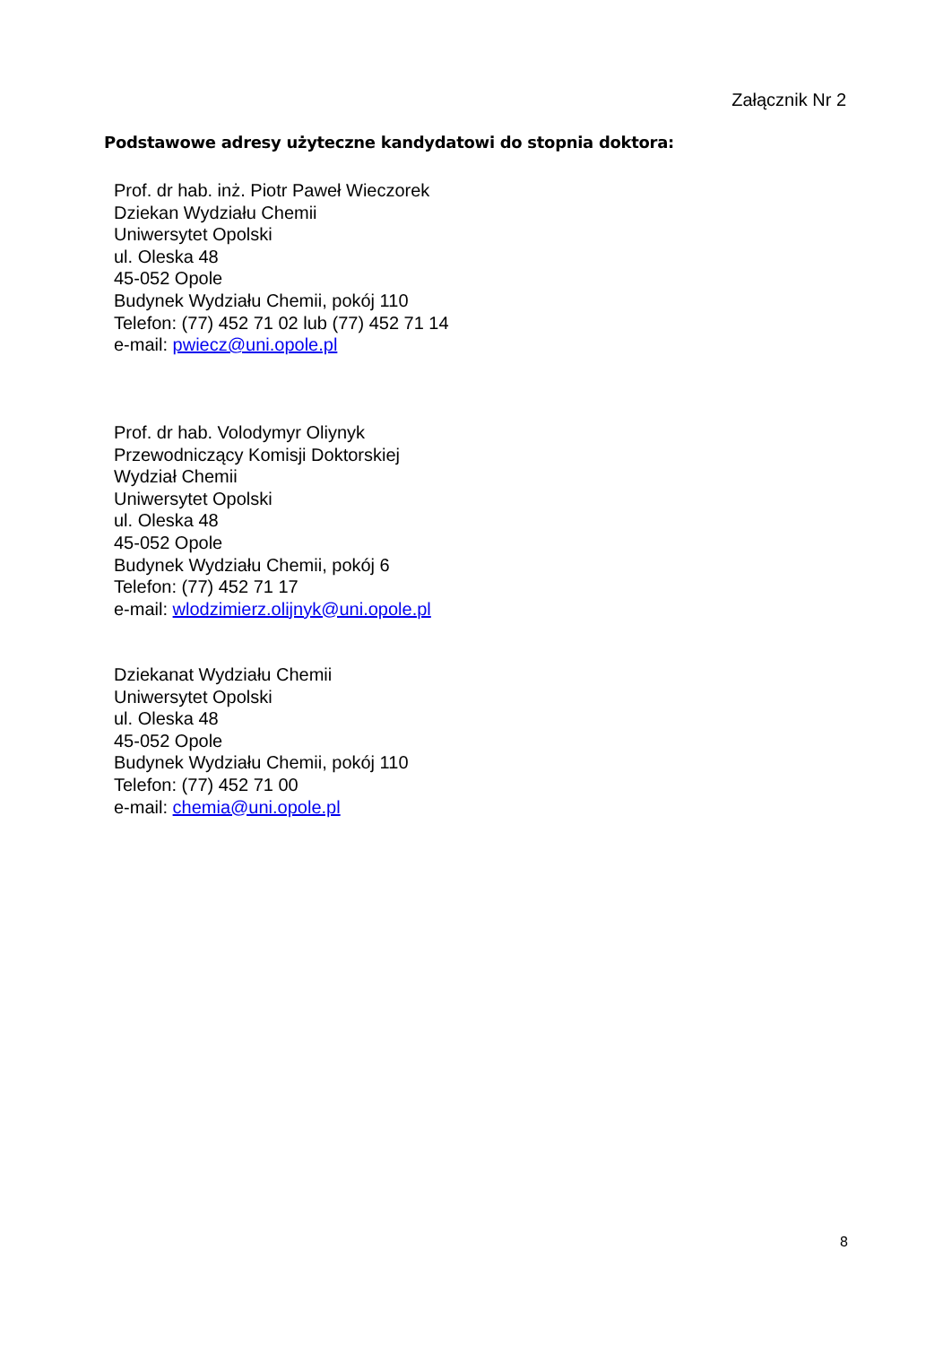Załącznik Nr 2
Podstawowe adresy użyteczne kandydatowi do stopnia doktora:
Prof. dr hab. inż. Piotr Paweł Wieczorek
Dziekan Wydziału Chemii
Uniwersytet Opolski
ul. Oleska 48
45-052 Opole
Budynek Wydziału Chemii, pokój 110
Telefon: (77) 452 71 02 lub (77) 452 71 14
e-mail: pwiecz@uni.opole.pl
Prof. dr hab. Volodymyr Oliynyk
Przewodniczący Komisji Doktorskiej
Wydział Chemii
Uniwersytet Opolski
ul. Oleska 48
45-052 Opole
Budynek Wydziału Chemii, pokój 6
Telefon: (77) 452 71 17
e-mail: wlodzimierz.olijnyk@uni.opole.pl
Dziekanat Wydziału Chemii
Uniwersytet Opolski
ul. Oleska 48
45-052 Opole
Budynek Wydziału Chemii, pokój 110
Telefon: (77) 452 71 00
e-mail: chemia@uni.opole.pl
8